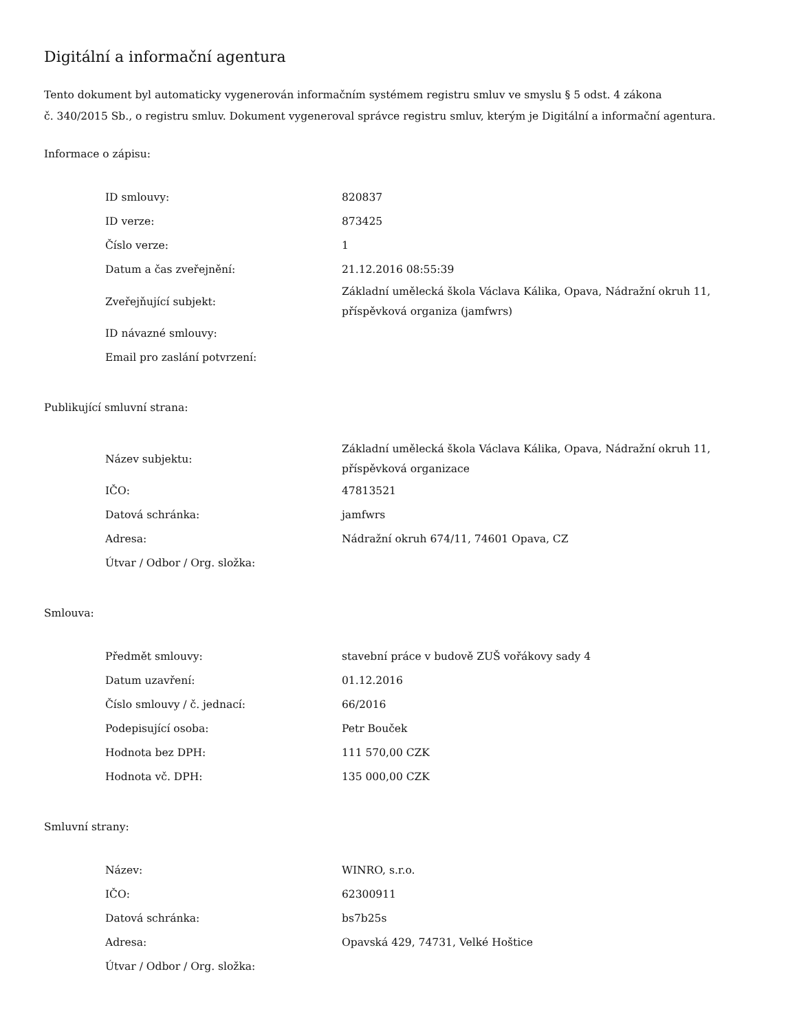Digitální a informační agentura
Tento dokument byl automaticky vygenerován informačním systémem registru smluv ve smyslu § 5 odst. 4 zákona
č. 340/2015 Sb., o registru smluv. Dokument vygeneroval správce registru smluv, kterým je Digitální a informační agentura.
Informace o zápisu:
| ID smlouvy: | 820837 |
| ID verze: | 873425 |
| Číslo verze: | 1 |
| Datum a čas zveřejnění: | 21.12.2016 08:55:39 |
| Zveřejňující subjekt: | Základní umělecká škola Václava Kálika, Opava, Nádražní okruh 11, příspěvková organiza (jamfwrs) |
| ID návazné smlouvy: | |
| Email pro zaslání potvrzení: | |
Publikující smluvní strana:
| Název subjektu: | Základní umělecká škola Václava Kálika, Opava, Nádražní okruh 11, příspěvková organizace |
| IČO: | 47813521 |
| Datová schránka: | jamfwrs |
| Adresa: | Nádražní okruh 674/11, 74601 Opava, CZ |
| Útvar / Odbor / Org. složka: | |
Smlouva:
| Předmět smlouvy: | stavební práce v budově ZUŠ vořákovy sady 4 |
| Datum uzavření: | 01.12.2016 |
| Číslo smlouvy / č. jednací: | 66/2016 |
| Podepisující osoba: | Petr Bouček |
| Hodnota bez DPH: | 111 570,00 CZK |
| Hodnota vč. DPH: | 135 000,00 CZK |
Smluvní strany:
| Název: | WINRO, s.r.o. |
| IČO: | 62300911 |
| Datová schránka: | bs7b25s |
| Adresa: | Opavská 429, 74731, Velké Hoštice |
| Útvar / Odbor / Org. složka: | |